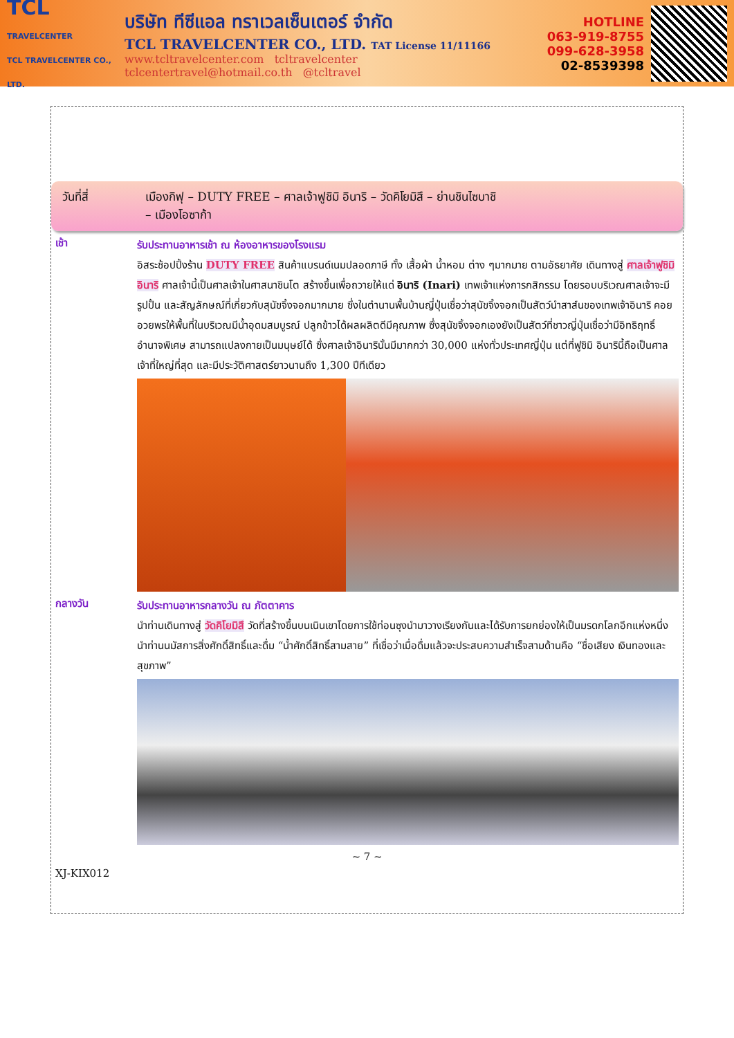TCL
TRAVELCENTER
TCL TRAVELCENTER CO., LTD.
บริษัท ทีซีแอล ทราเวลเซ็นเตอร์ จำกัด
TCL TRAVELCENTER CO., LTD. TAT License 11/11166
www.tcltravelcenter.com tcltravelcenter
tclcentertravel@hotmail.co.th @tcltravel
HOTLINE
063-919-8755
099-628-3958
02-8539398
วันที่สี่ เมืองกิฟุ – DUTY FREE – ศาลเจ้าฟูชิมิ อินาริ – วัดคิโยมิสึ – ย่านชินไซบาชิ
– เมืองโอซาก้า
เช้า
รับประทานอาหารเช้า ณ ห้องอาหารของโรงแรม
อิสระช้อปปิ้งร้าน DUTY FREE สินค้าแบรนด์เนมปลอดภาษี ทั้ง เสื้อผ้า น้ำหอม ต่าง ๆมากมาย ตามอัธยาศัย เดินทางสู่ ศาลเจ้าฟูชิมิ อินาริ ศาลเจ้านี้เป็นศาลเจ้าในศาสนาชินโต สร้างขึ้นเพื่อถวายให้แด่ อินาริ (Inari) เทพเจ้าแห่งการกสิกรรม โดยรอบบริเวณศาลเจ้าจะมีรูปปั้น และสัญลักษณ์ที่เกี่ยวกับสุนัขจิ้งจอกมากมาย ซึ่งในตำนานพื้นบ้านญี่ปุ่นเชื่อว่าสุนัขจิ้งจอกเป็นสัตว์นำสาส์นของเทพเจ้าอินาริ คอยอวยพรให้พื้นที่ในบริเวณมีน้ำอุดมสมบูรณ์ ปลูกข้าวได้ผลผลิตดีมีคุณภาพ ซึ่งสุนัขจิ้งจอกเองยังเป็นสัตว์ที่ชาวญี่ปุ่นเชื่อว่ามีอิทธิฤทธิ์อำนาจพิเศษ สามารถแปลงกายเป็นมนุษย์ได้ ซึ่งศาลเจ้าอินารินั้นมีมากกว่า 30,000 แห่งทั่วประเทศญี่ปุ่น แต่ที่ฟูชิมิ อินารินี้ถือเป็นศาลเจ้าที่ใหญ่ที่สุด และมีประวัติศาสตร์ยาวนานถึง 1,300 ปีทีเดียว
กลางวัน
รับประทานอาหารกลางวัน ณ ภัตตาคาร
นำท่านเดินทางสู่ วัดคิโยมิสึ วัดที่สร้างขึ้นบนเนินเขาโดยการใช้ท่อนซุงนำมาวางเรียงกันและได้รับการยกย่องให้เป็นมรดกโลกอีกแห่งหนึ่ง นำท่านนมัสการสิ่งศักดิ์สิทธิ์และดื่ม “น้ำศักดิ์สิทธิ์สามสาย” ที่เชื่อว่าเมื่อดื่มแล้วจะประสบความสำเร็จสามด้านคือ “ชื่อเสียง เงินทองและสุขภาพ”
~ 7 ~
XJ-KIX012